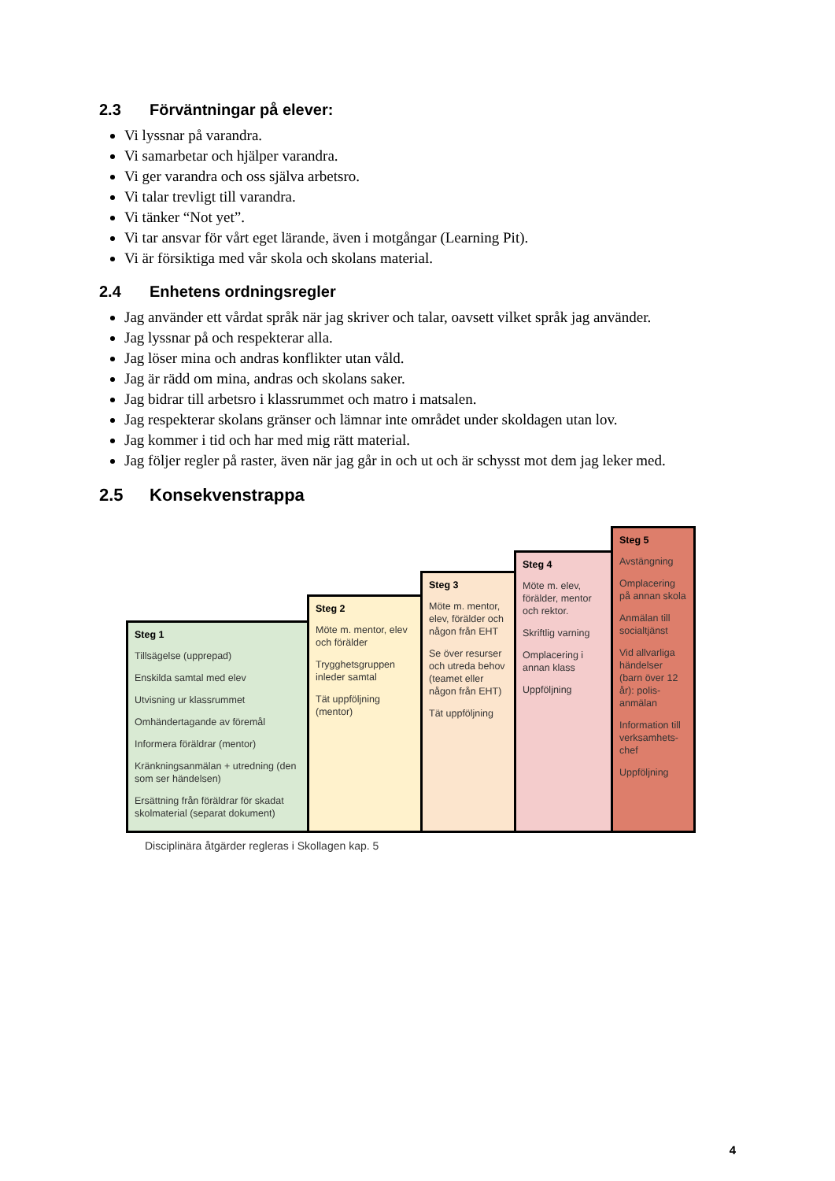2.3 Förväntningar på elever:
Vi lyssnar på varandra.
Vi samarbetar och hjälper varandra.
Vi ger varandra och oss själva arbetsro.
Vi talar trevligt till varandra.
Vi tänker “Not yet”.
Vi tar ansvar för vårt eget lärande, även i motgångar (Learning Pit).
Vi är försiktiga med vår skola och skolans material.
2.4 Enhetens ordningsregler
Jag använder ett vårdat språk när jag skriver och talar, oavsett vilket språk jag använder.
Jag lyssnar på och respekterar alla.
Jag löser mina och andras konflikter utan våld.
Jag är rädd om mina, andras och skolans saker.
Jag bidrar till arbetsro i klassrummet och matro i matsalen.
Jag respekterar skolans gränser och lämnar inte området under skoldagen utan lov.
Jag kommer i tid och har med mig rätt material.
Jag följer regler på raster, även när jag går in och ut och är schysst mot dem jag leker med.
2.5 Konsekvenstrappa
Steg 1
Tillsägelse (upprepad)
Enskilda samtal med elev
Utvisning ur klassrummet
Omhändertagande av föremål
Informera föräldrar (mentor)
Kränkningsanmälan + utredning (den som ser händelsen)
Ersättning från föräldrar för skadat skolmaterial (separat dokument)
Steg 2
Möte m. mentor, elev och förälder
Trygghetsgruppen inleder samtal
Tät uppföljning (mentor)
Steg 3
Möte m. mentor, elev, förälder och någon från EHT
Se över resurser och utreda behov (teamet eller någon från EHT)
Tät uppföljning
Steg 4
Möte m. elev, förälder, mentor och rektor.
Skriftlig varning
Omplacering i annan klass
Uppföljning
Steg 5
Avstängning
Omplacering på annan skola
Anmälan till socialtjänst
Vid allvarliga händelser (barn över 12 år): polis-anmälan
Information till verksamhets-chef
Uppföljning
Disciplinära åtgärder regleras i Skollagen kap. 5
4